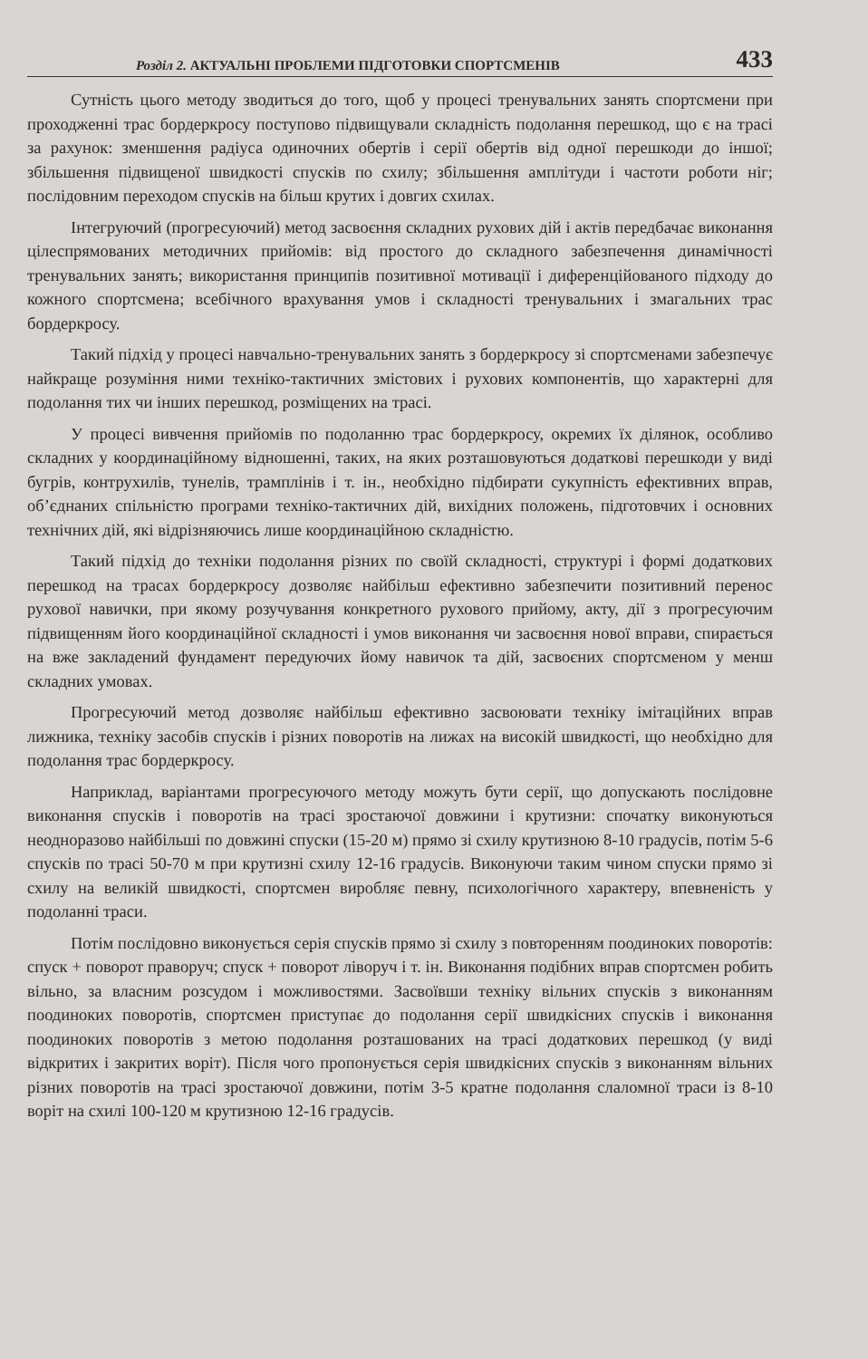Розділ 2. АКТУАЛЬНІ ПРОБЛЕМИ ПІДГОТОВКИ СПОРТСМЕНІВ 433
Сутність цього методу зводиться до того, щоб у процесі тренувальних занять спортсмени при проходженні трас бордеркросу поступово підвищували складність подолання перешкод, що є на трасі за рахунок: зменшення радіуса одиночних обертів і серії обертів від одної перешкоди до іншої; збільшення підвищеної швидкості спусків по схилу; збільшення амплітуди і частоти роботи ніг; послідовним переходом спусків на більш крутих і довгих схилах.
Інтегруючий (прогресуючий) метод засвоєння складних рухових дій і актів передбачає виконання цілеспрямованих методичних прийомів: від простого до складного забезпечення динамічності тренувальних занять; використання принципів позитивної мотивації і диференційованого підходу до кожного спортсмена; всебічного врахування умов і складності тренувальних і змагальних трас бордеркросу.
Такий підхід у процесі навчально-тренувальних занять з бордеркросу зі спортсменами забезпечує найкраще розуміння ними техніко-тактичних змістових і рухових компонентів, що характерні для подолання тих чи інших перешкод, розміщених на трасі.
У процесі вивчення прийомів по подоланню трас бордеркросу, окремих їх ділянок, особливо складних у координаційному відношенні, таких, на яких розташовуються додаткові перешкоди у виді бугрів, контрухилів, тунелів, трамплінів і т. ін., необхідно підбирати сукупність ефективних вправ, об’єднаних спільністю програми техніко-тактичних дій, вихідних положень, підготовчих і основних технічних дій, які відрізняючись лише координаційною складністю.
Такий підхід до техніки подолання різних по своїй складності, структурі і формі додаткових перешкод на трасах бордеркросу дозволяє найбільш ефективно забезпечити позитивний перенос рухової навички, при якому розучування конкретного рухового прийому, акту, дії з прогресуючим підвищенням його координаційної складності і умов виконання чи засвоєння нової вправи, спирається на вже закладений фундамент передуючих йому навичок та дій, засвоєних спортсменом у менш складних умовах.
Прогресуючий метод дозволяє найбільш ефективно засвоювати техніку імітаційних вправ лижника, техніку засобів спусків і різних поворотів на лижах на високій швидкості, що необхідно для подолання трас бордеркросу.
Наприклад, варіантами прогресуючого методу можуть бути серії, що допускають послідовне виконання спусків і поворотів на трасі зростаючої довжини і крутизни: спочатку виконуються неодноразово найбільші по довжині спуски (15-20 м) прямо зі схилу крутизною 8-10 градусів, потім 5-6 спусків по трасі 50-70 м при крутизні схилу 12-16 градусів. Виконуючи таким чином спуски прямо зі схилу на великій швидкості, спортсмен виробляє певну, психологічного характеру, впевненість у подоланні траси.
Потім послідовно виконується серія спусків прямо зі схилу з повторенням поодиноких поворотів: спуск + поворот праворуч; спуск + поворот ліворуч і т. ін. Виконання подібних вправ спортсмен робить вільно, за власним розсудом і можливостями. Засвоївши техніку вільних спусків з виконанням поодиноких поворотів, спортсмен приступає до подолання серії швидкісних спусків і виконання поодиноких поворотів з метою подолання розташованих на трасі додаткових перешкод (у виді відкритих і закритих воріт). Після чого пропонується серія швидкісних спусків з виконанням вільних різних поворотів на трасі зростаючої довжини, потім 3-5 кратне подолання слаломної траси із 8-10 воріт на схилі 100-120 м крутизною 12-16 градусів.